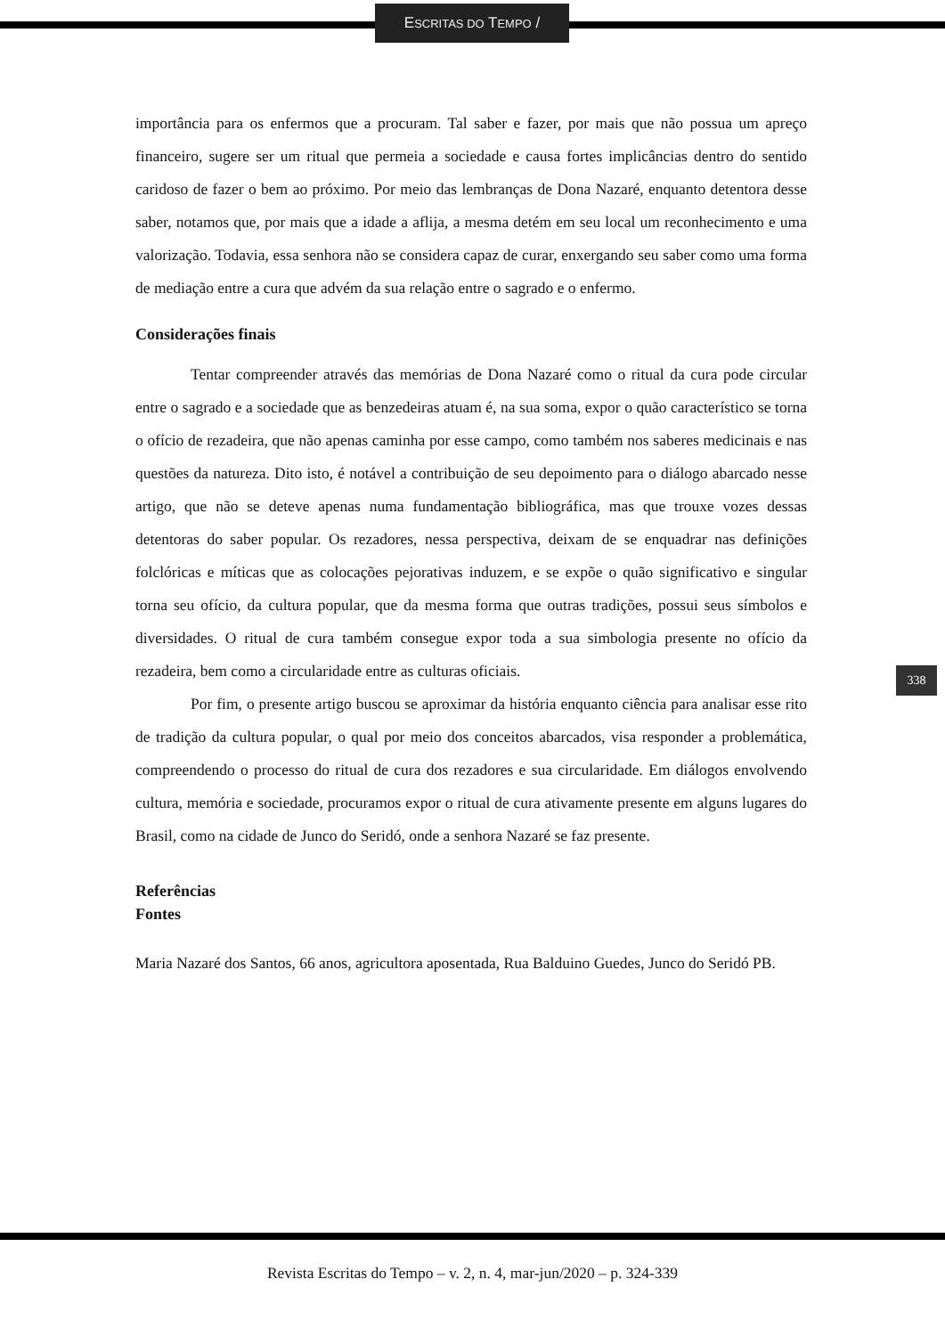ESCRITAS DO TEMPO /
importância para os enfermos que a procuram. Tal saber e fazer, por mais que não possua um apreço financeiro, sugere ser um ritual que permeia a sociedade e causa fortes implicâncias dentro do sentido caridoso de fazer o bem ao próximo. Por meio das lembranças de Dona Nazaré, enquanto detentora desse saber, notamos que, por mais que a idade a aflija, a mesma detém em seu local um reconhecimento e uma valorização. Todavia, essa senhora não se considera capaz de curar, enxergando seu saber como uma forma de mediação entre a cura que advém da sua relação entre o sagrado e o enfermo.
Considerações finais
Tentar compreender através das memórias de Dona Nazaré como o ritual da cura pode circular entre o sagrado e a sociedade que as benzedeiras atuam é, na sua soma, expor o quão característico se torna o ofício de rezadeira, que não apenas caminha por esse campo, como também nos saberes medicinais e nas questões da natureza. Dito isto, é notável a contribuição de seu depoimento para o diálogo abarcado nesse artigo, que não se deteve apenas numa fundamentação bibliográfica, mas que trouxe vozes dessas detentoras do saber popular. Os rezadores, nessa perspectiva, deixam de se enquadrar nas definições folclóricas e míticas que as colocações pejorativas induzem, e se expõe o quão significativo e singular torna seu ofício, da cultura popular, que da mesma forma que outras tradições, possui seus símbolos e diversidades. O ritual de cura também consegue expor toda a sua simbologia presente no ofício da rezadeira, bem como a circularidade entre as culturas oficiais.
Por fim, o presente artigo buscou se aproximar da história enquanto ciência para analisar esse rito de tradição da cultura popular, o qual por meio dos conceitos abarcados, visa responder a problemática, compreendendo o processo do ritual de cura dos rezadores e sua circularidade. Em diálogos envolvendo cultura, memória e sociedade, procuramos expor o ritual de cura ativamente presente em alguns lugares do Brasil, como na cidade de Junco do Seridó, onde a senhora Nazaré se faz presente.
Referências
Fontes
Maria Nazaré dos Santos, 66 anos, agricultora aposentada, Rua Balduino Guedes, Junco do Seridó PB.
338
Revista Escritas do Tempo – v. 2, n. 4, mar-jun/2020 – p. 324-339